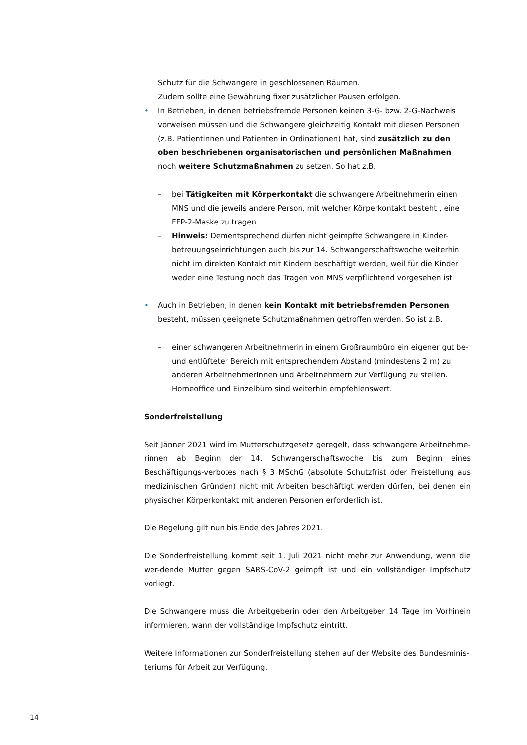Schutz für die Schwangere in geschlossenen Räumen.
Zudem sollte eine Gewährung fixer zusätzlicher Pausen erfolgen.
• In Betrieben, in denen betriebsfremde Personen keinen 3-G- bzw. 2-G-Nachweis vorweisen müssen und die Schwangere gleichzeitig Kontakt mit diesen Personen (z.B. Patientinnen und Patienten in Ordinationen) hat, sind zusätzlich zu den oben beschriebenen organisatorischen und persönlichen Maßnahmen noch weitere Schutzmaßnahmen zu setzen. So hat z.B.
– bei Tätigkeiten mit Körperkontakt die schwangere Arbeitnehmerin einen MNS und die jeweils andere Person, mit welcher Körperkontakt besteht , eine FFP-2-Maske zu tragen.
– Hinweis: Dementsprechend dürfen nicht geimpfte Schwangere in Kinder-betreuungseinrichtungen auch bis zur 14. Schwangerschaftswoche weiterhin nicht im direkten Kontakt mit Kindern beschäftigt werden, weil für die Kinder weder eine Testung noch das Tragen von MNS verpflichtend vorgesehen ist
• Auch in Betrieben, in denen kein Kontakt mit betriebsfremden Personen besteht, müssen geeignete Schutzmaßnahmen getroffen werden. So ist z.B.
– einer schwangeren Arbeitnehmerin in einem Großraumbüro ein eigener gut be- und entlüfteter Bereich mit entsprechendem Abstand (mindestens 2 m) zu anderen Arbeitnehmerinnen und Arbeitnehmern zur Verfügung zu stellen. Homeoffice und Einzelbüro sind weiterhin empfehlenswert.
Sonderfreistellung
Seit Jänner 2021 wird im Mutterschutzgesetz geregelt, dass schwangere Arbeitnehme-rinnen ab Beginn der 14. Schwangerschaftswoche bis zum Beginn eines Beschäftigungs-verbotes nach § 3 MSchG (absolute Schutzfrist oder Freistellung aus medizinischen Gründen) nicht mit Arbeiten beschäftigt werden dürfen, bei denen ein physischer Körperkontakt mit anderen Personen erforderlich ist.
Die Regelung gilt nun bis Ende des Jahres 2021.
Die Sonderfreistellung kommt seit 1. Juli 2021 nicht mehr zur Anwendung, wenn die wer-dende Mutter gegen SARS-CoV-2 geimpft ist und ein vollständiger Impfschutz vorliegt.
Die Schwangere muss die Arbeitgeberin oder den Arbeitgeber 14 Tage im Vorhinein informieren, wann der vollständige Impfschutz eintritt.
Weitere Informationen zur Sonderfreistellung stehen auf der Website des Bundesminis-teriums für Arbeit zur Verfügung.
14